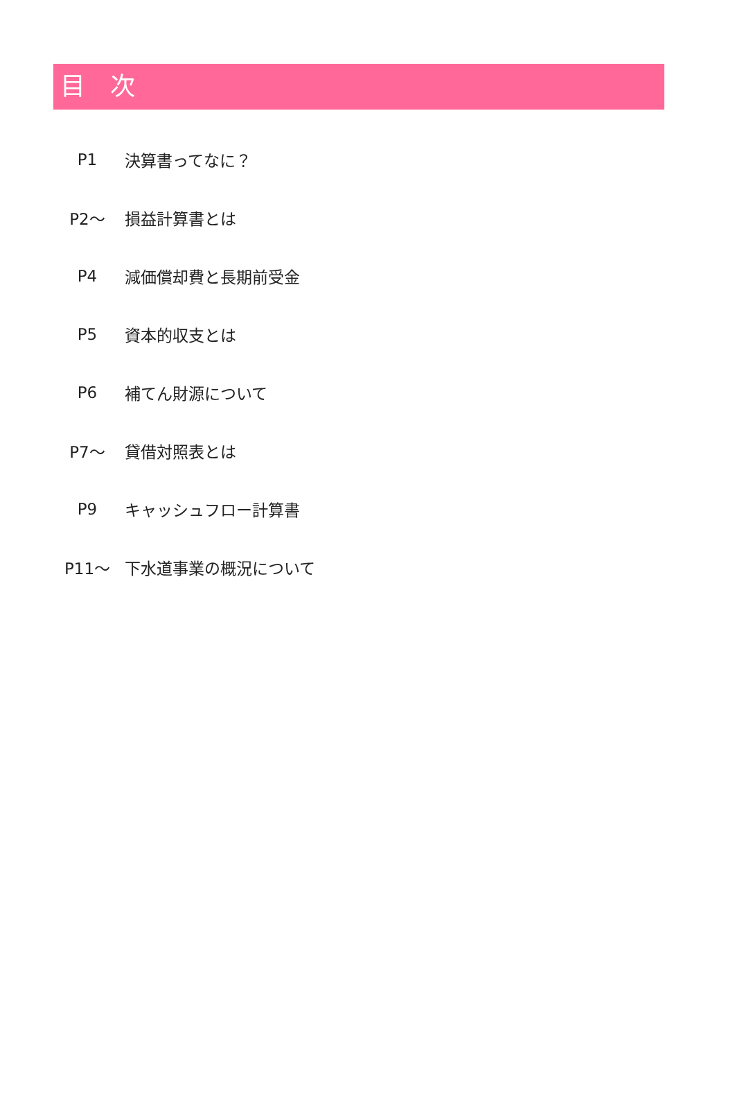目　次
P1 決算書ってなに？
P2～ 損益計算書とは
P4 減価償却費と長期前受金
P5 資本的収支とは
P6 補てん財源について
P7～ 貸借対照表とは
P9 キャッシュフロー計算書
P11～ 下水道事業の概況について